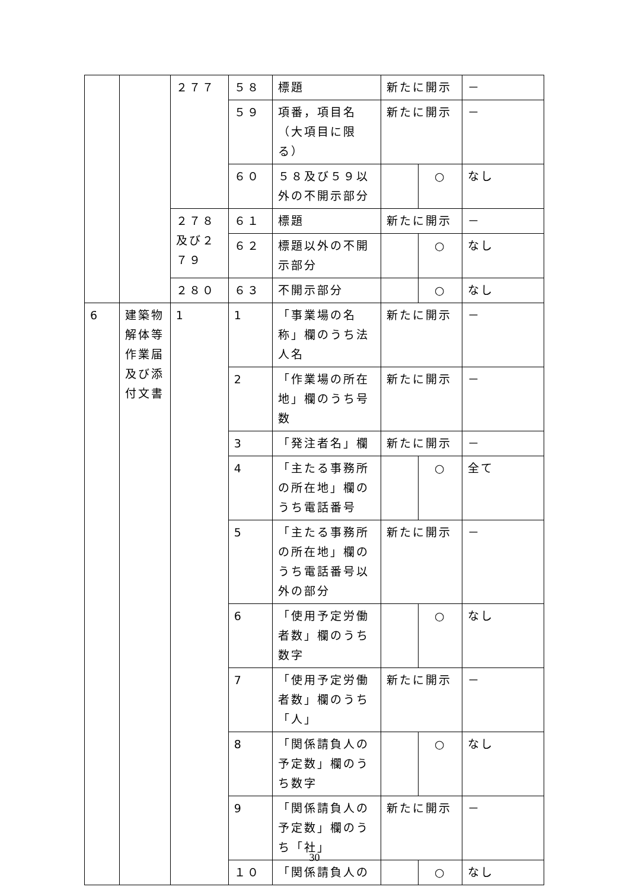| | | ２７７ | ５８ | 標題 | 新たに開示 | | － |
| | | | ５９ | 項番，項目名（大項目に限る） | 新たに開示 | | － |
| | | | ６０ | ５８及び５９以外の不開示部分 | | ○ | なし |
| | | ２７８及び２７９ | ６１ | 標題 | 新たに開示 | | － |
| | | | ６２ | 標題以外の不開示部分 | | ○ | なし |
| | | ２８０ | ６３ | 不開示部分 | | ○ | なし |
| 6 | 建築物解体等作業届及び添付文書 | 1 | 1 | 「事業場の名称」欄のうち法人名 | 新たに開示 | | － |
| | | | 2 | 「作業場の所在地」欄のうち号数 | 新たに開示 | | － |
| | | | 3 | 「発注者名」欄 | 新たに開示 | | － |
| | | | 4 | 「主たる事務所の所在地」欄のうち電話番号 | | ○ | 全て |
| | | | 5 | 「主たる事務所の所在地」欄のうち電話番号以外の部分 | 新たに開示 | | － |
| | | | 6 | 「使用予定労働者数」欄のうち数字 | | ○ | なし |
| | | | 7 | 「使用予定労働者数」欄のうち「人」 | 新たに開示 | | － |
| | | | 8 | 「関係請負人の予定数」欄のうち数字 | | ○ | なし |
| | | | 9 | 「関係請負人の予定数」欄のうち「社」 | 新たに開示 | | － |
| | | | １０ | 「関係請負人の | | ○ | なし |
30